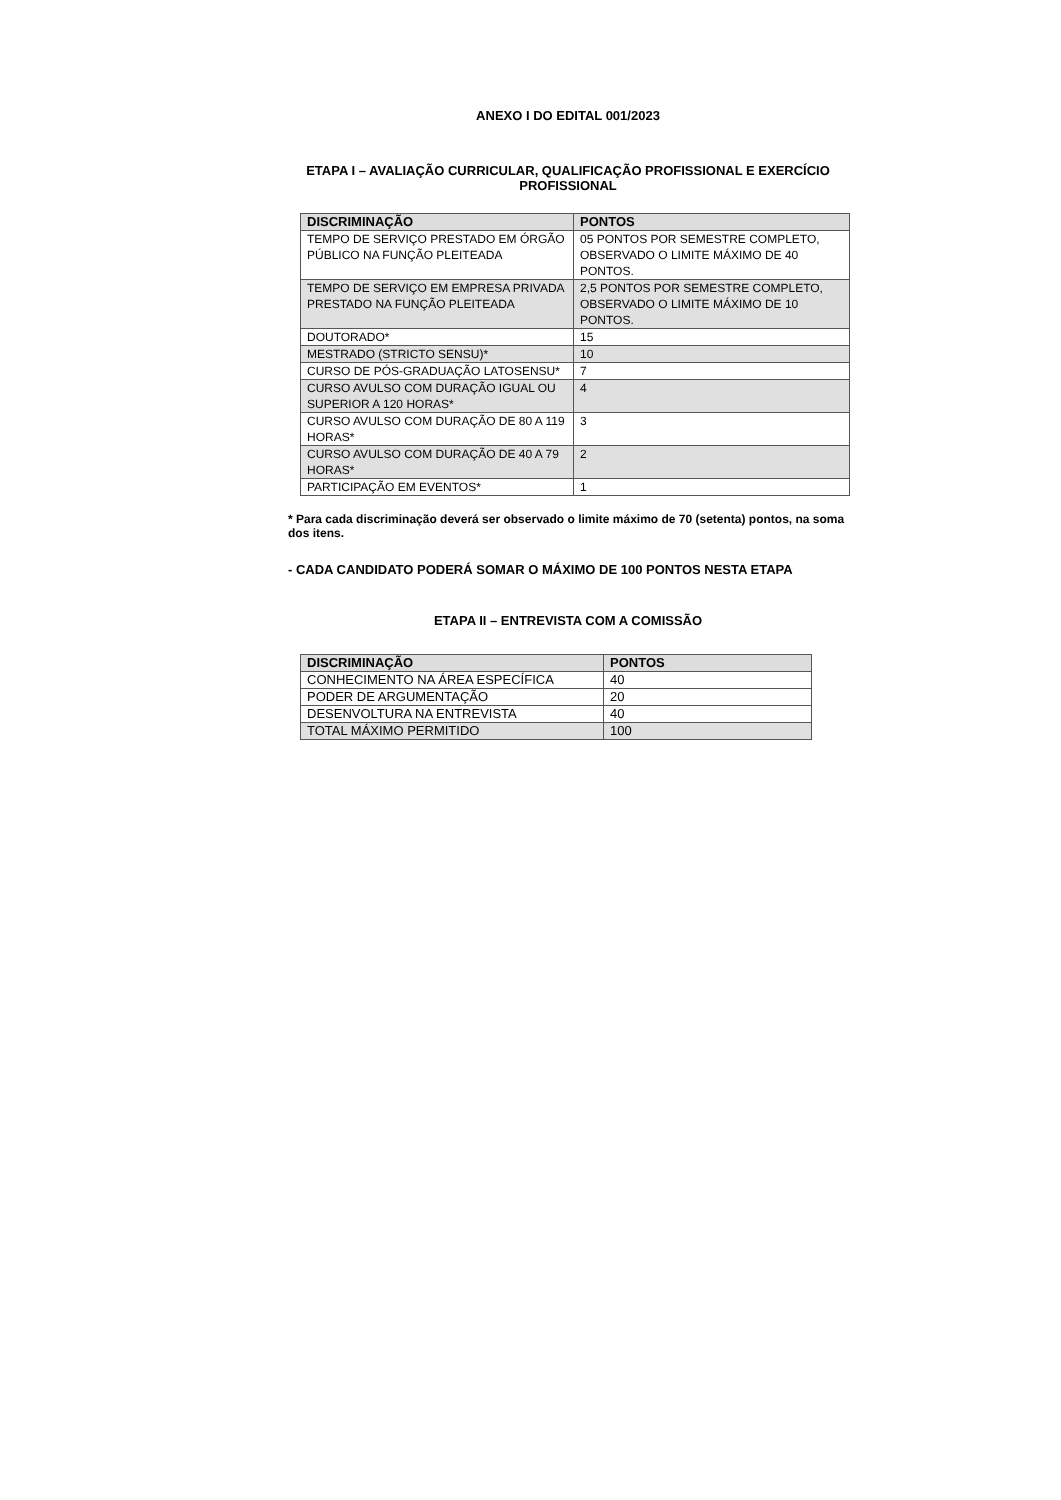ANEXO I DO EDITAL 001/2023
ETAPA I – AVALIAÇÃO CURRICULAR, QUALIFICAÇÃO PROFISSIONAL E EXERCÍCIO PROFISSIONAL
| DISCRIMINAÇÃO | PONTOS |
| --- | --- |
| TEMPO DE SERVIÇO PRESTADO EM ÓRGÃO PÚBLICO NA FUNÇÃO PLEITEADA | 05 PONTOS POR SEMESTRE COMPLETO, OBSERVADO O LIMITE MÁXIMO DE 40 PONTOS. |
| TEMPO DE SERVIÇO EM EMPRESA PRIVADA PRESTADO NA FUNÇÃO PLEITEADA | 2,5 PONTOS POR SEMESTRE COMPLETO, OBSERVADO O LIMITE MÁXIMO DE 10 PONTOS. |
| DOUTORADO* | 15 |
| MESTRADO (STRICTO SENSU)* | 10 |
| CURSO DE PÓS-GRADUAÇÃO LATOSENSU* | 7 |
| CURSO AVULSO COM DURAÇÃO IGUAL OU SUPERIOR A 120 HORAS* | 4 |
| CURSO AVULSO COM DURAÇÃO DE 80 A 119 HORAS* | 3 |
| CURSO AVULSO COM DURAÇÃO DE 40 A 79 HORAS* | 2 |
| PARTICIPAÇÃO EM EVENTOS* | 1 |
* Para cada discriminação deverá ser observado o limite máximo de 70 (setenta) pontos, na soma dos itens.
- CADA CANDIDATO PODERÁ SOMAR O MÁXIMO DE 100 PONTOS NESTA ETAPA
ETAPA II – ENTREVISTA COM A COMISSÃO
| DISCRIMINAÇÃO | PONTOS |
| --- | --- |
| CONHECIMENTO NA ÁREA ESPECÍFICA | 40 |
| PODER DE ARGUMENTAÇÃO | 20 |
| DESENVOLTURA NA ENTREVISTA | 40 |
| TOTAL MÁXIMO PERMITIDO | 100 |